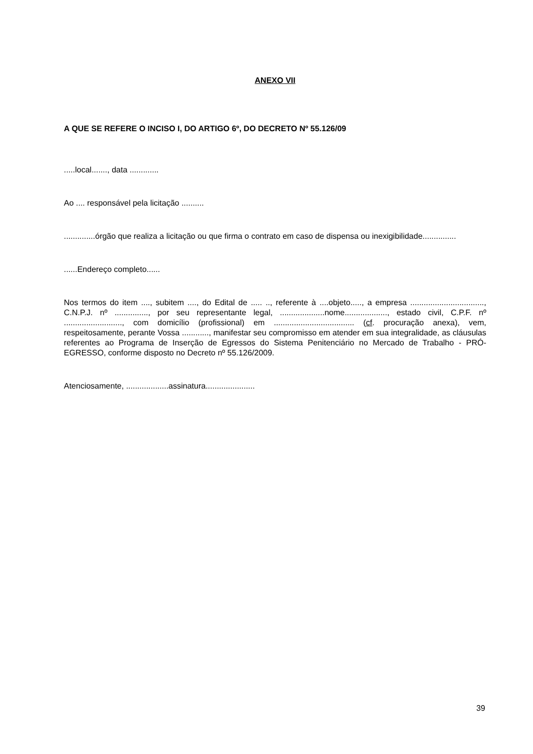ANEXO VII
A QUE SE REFERE O INCISO I, DO ARTIGO 6º, DO DECRETO Nº 55.126/09
.....local......., data .............
Ao .... responsável pela licitação ..........
..............órgão que realiza a licitação ou que firma o contrato em caso de dispensa ou inexigibilidade...............
......Endereço completo......
Nos termos do item ...., subitem ...., do Edital de ..... .., referente à ....objeto....., a empresa ................................., C.N.P.J. nº ..............., por seu representante legal, ....................nome..................., estado civil, C.P.F. nº .........................., com domicílio (profissional) em .................................... (cf. procuração anexa), vem, respeitosamente, perante Vossa ............, manifestar seu compromisso em atender em sua integralidade, as cláusulas referentes ao Programa de Inserção de Egressos do Sistema Penitenciário no Mercado de Trabalho - PRÓ-EGRESSO, conforme disposto no Decreto nº 55.126/2009.
Atenciosamente, ...................assinatura......................
39